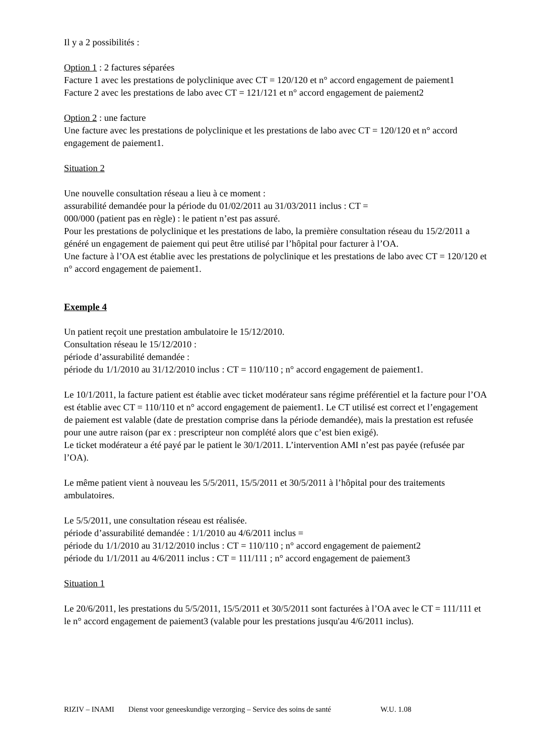Il y a 2 possibilités :
Option 1 : 2 factures séparées
Facture 1 avec les prestations de polyclinique avec CT = 120/120 et n° accord engagement de paiement1
Facture 2 avec les prestations de labo avec CT = 121/121 et n° accord engagement de paiement2
Option 2 : une facture
Une facture avec les prestations de polyclinique et les prestations de labo avec CT = 120/120 et n° accord engagement de paiement1.
Situation 2
Une nouvelle consultation réseau a lieu à ce moment :
assurabilité demandée pour la période du 01/02/2011 au 31/03/2011 inclus : CT =
000/000 (patient pas en règle) : le patient n’est pas assuré.
Pour les prestations de polyclinique et les prestations de labo, la première consultation réseau du 15/2/2011 a généré un engagement de paiement qui peut être utilisé par l’hôpital pour facturer à l’OA.
Une facture à l’OA est établie avec les prestations de polyclinique et les prestations de labo avec CT = 120/120 et n° accord engagement de paiement1.
Exemple 4
Un patient reçoit une prestation ambulatoire le 15/12/2010.
Consultation réseau le 15/12/2010 :
période d’assurabilité demandée :
période du 1/1/2010 au 31/12/2010 inclus : CT = 110/110 ; n° accord engagement de paiement1.
Le 10/1/2011, la facture patient est établie avec ticket modérateur sans régime préférentiel et la facture pour l’OA est établie avec CT = 110/110 et n° accord engagement de paiement1. Le CT utilisé est correct et l’engagement de paiement est valable (date de prestation comprise dans la période demandée), mais la prestation est refusée pour une autre raison (par ex : prescripteur non complété alors que c’est bien exigé).
Le ticket modérateur a été payé par le patient le 30/1/2011. L’intervention AMI n’est pas payée (refusée par l’OA).
Le même patient vient à nouveau les 5/5/2011, 15/5/2011 et 30/5/2011 à l’hôpital pour des traitements ambulatoires.
Le 5/5/2011, une consultation réseau est réalisée.
période d’assurabilité demandée : 1/1/2010 au 4/6/2011 inclus =
période du 1/1/2010 au 31/12/2010 inclus : CT = 110/110 ; n° accord engagement de paiement2
période du 1/1/2011 au 4/6/2011 inclus : CT = 111/111 ; n° accord engagement de paiement3
Situation 1
Le 20/6/2011, les prestations du 5/5/2011, 15/5/2011 et 30/5/2011 sont facturées à l’OA avec le CT = 111/111 et le n° accord engagement de paiement3 (valable pour les prestations jusqu'au 4/6/2011 inclus).
RIZIV – INAMI Dienst voor geneeskundige verzorging – Service des soins de santé W.U. 1.08